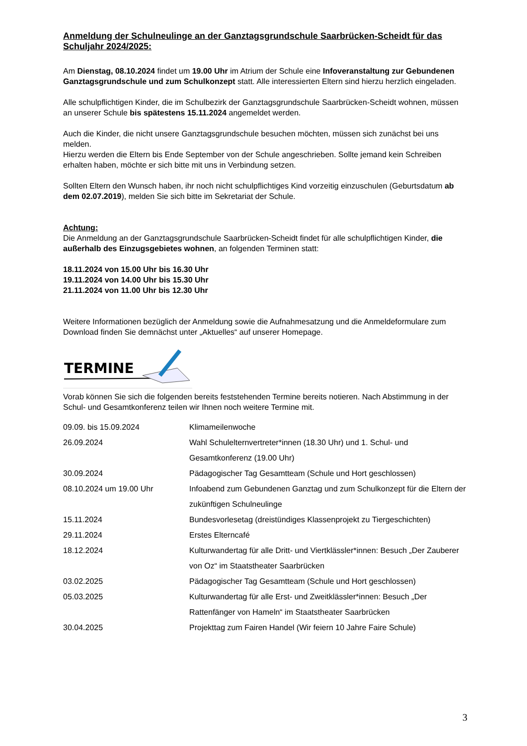Anmeldung der Schulneulinge an der Ganztagsgrundschule Saarbrücken-Scheidt für das Schuljahr 2024/2025:
Am Dienstag, 08.10.2024 findet um 19.00 Uhr im Atrium der Schule eine Infoveranstaltung zur Gebundenen Ganztagsgrundschule und zum Schulkonzept statt. Alle interessierten Eltern sind hierzu herzlich eingeladen.
Alle schulpflichtigen Kinder, die im Schulbezirk der Ganztagsgrundschule Saarbrücken-Scheidt wohnen, müssen an unserer Schule bis spätestens 15.11.2024 angemeldet werden.
Auch die Kinder, die nicht unsere Ganztagsgrundschule besuchen möchten, müssen sich zunächst bei uns melden.
Hierzu werden die Eltern bis Ende September von der Schule angeschrieben. Sollte jemand kein Schreiben erhalten haben, möchte er sich bitte mit uns in Verbindung setzen.
Sollten Eltern den Wunsch haben, ihr noch nicht schulpflichtiges Kind vorzeitig einzuschulen (Geburtsdatum ab dem 02.07.2019), melden Sie sich bitte im Sekretariat der Schule.
Achtung:
Die Anmeldung an der Ganztagsgrundschule Saarbrücken-Scheidt findet für alle schulpflichtigen Kinder, die außerhalb des Einzugsgebietes wohnen, an folgenden Terminen statt:
18.11.2024 von 15.00 Uhr bis 16.30 Uhr
19.11.2024 von 14.00 Uhr bis 15.30 Uhr
21.11.2024 von 11.00 Uhr bis 12.30 Uhr
Weitere Informationen bezüglich der Anmeldung sowie die Aufnahmesatzung und die Anmeldeformulare zum Download finden Sie demnächst unter „Aktuelles“ auf unserer Homepage.
TERMINE
Vorab können Sie sich die folgenden bereits feststehenden Termine bereits notieren. Nach Abstimmung in der Schul- und Gesamtkonferenz teilen wir Ihnen noch weitere Termine mit.
| 09.09. bis 15.09.2024 | Klimameilenwoche |
| 26.09.2024 | Wahl Schulelternvertreter*innen (18.30 Uhr) und 1. Schul- und Gesamtkonferenz (19.00 Uhr) |
| 30.09.2024 | Pädagogischer Tag Gesamtteam (Schule und Hort geschlossen) |
| 08.10.2024 um 19.00 Uhr | Infoabend zum Gebundenen Ganztag und zum Schulkonzept für die Eltern der zukünftigen Schulneulinge |
| 15.11.2024 | Bundesvorlesetag (dreistündiges Klassenprojekt zu Tiergeschichten) |
| 29.11.2024 | Erstes Elterncafé |
| 18.12.2024 | Kulturwandertag für alle Dritt- und Viertklässler*innen: Besuch „Der Zauberer von Oz“ im Staatstheater Saarbrücken |
| 03.02.2025 | Pädagogischer Tag Gesamtteam (Schule und Hort geschlossen) |
| 05.03.2025 | Kulturwandertag für alle Erst- und Zweitklässler*innen: Besuch „Der Rattenfänger von Hameln“ im Staatstheater Saarbrücken |
| 30.04.2025 | Projekttag zum Fairen Handel (Wir feiern 10 Jahre Faire Schule) |
3